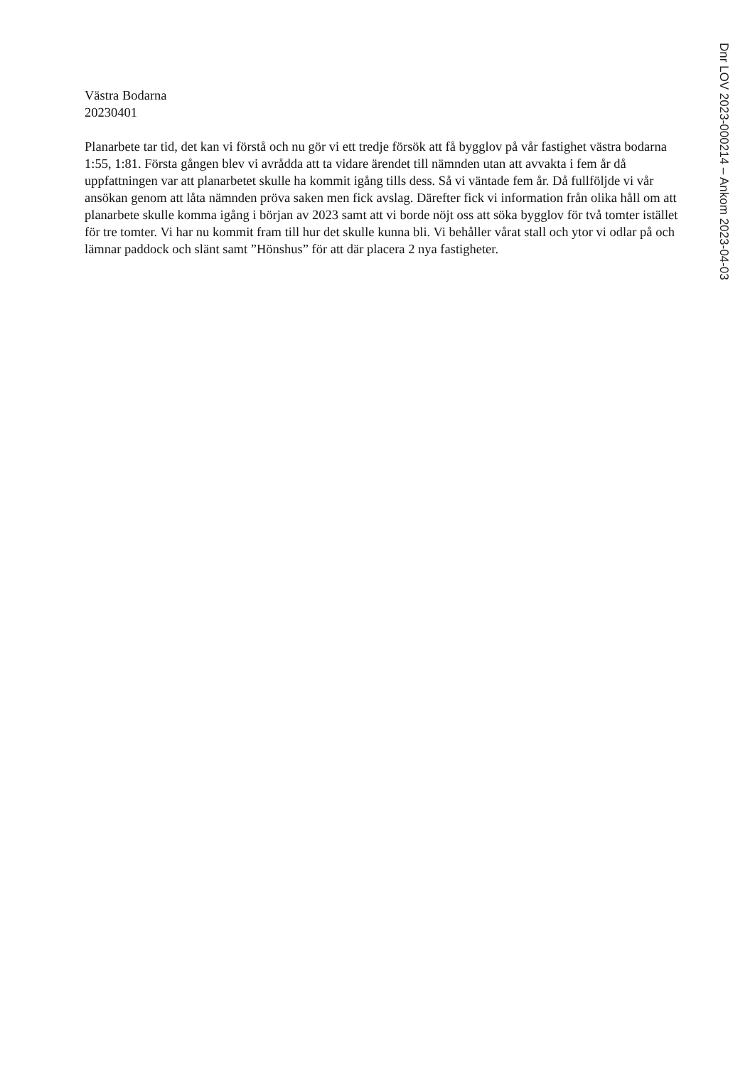Västra Bodarna
20230401
Planarbete tar tid, det kan vi förstå och nu gör vi ett tredje försök att få bygglov på vår fastighet västra bodarna 1:55, 1:81. Första gången blev vi avrådda att ta vidare ärendet till nämnden utan att avvakta i fem år då uppfattningen var att planarbetet skulle ha kommit igång tills dess. Så vi väntade fem år. Då fullföljde vi vår ansökan genom att låta nämnden pröva saken men fick avslag. Därefter fick vi information från olika håll om att planarbete skulle komma igång i början av 2023 samt att vi borde nöjt oss att söka bygglov för två tomter istället för tre tomter. Vi har nu kommit fram till hur det skulle kunna bli. Vi behåller vårat stall och ytor vi odlar på och lämnar paddock och slänt samt ”Hönshus” för att där placera 2 nya fastigheter.
Dnr LOV 2023-000214 – Ankom 2023-04-03